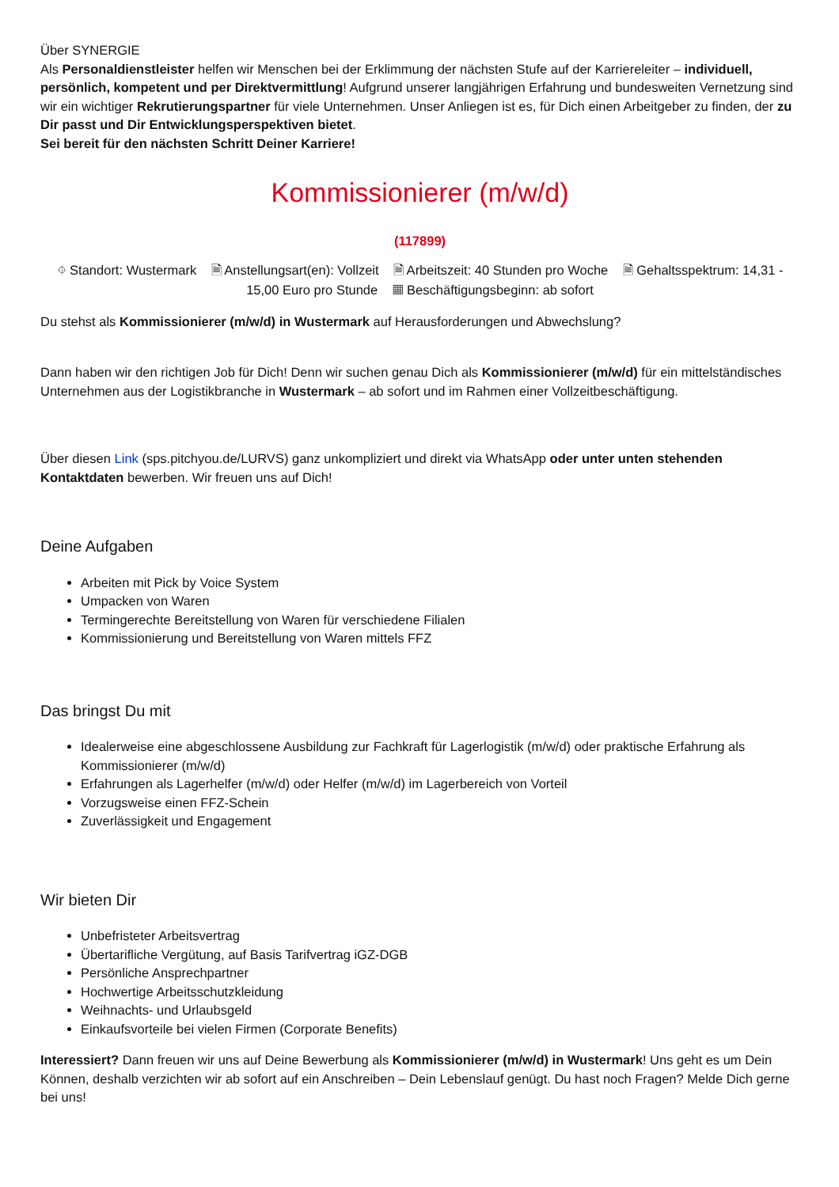Über SYNERGIE
Als Personaldienstleister helfen wir Menschen bei der Erklimmung der nächsten Stufe auf der Karriereleiter – individuell, persönlich, kompetent und per Direktvermittlung! Aufgrund unserer langjährigen Erfahrung und bundesweiten Vernetzung sind wir ein wichtiger Rekrutierungspartner für viele Unternehmen. Unser Anliegen ist es, für Dich einen Arbeitgeber zu finden, der zu Dir passt und Dir Entwicklungsperspektiven bietet.
Sei bereit für den nächsten Schritt Deiner Karriere!
Kommissionierer (m/w/d)
(117899)
⌖ Standort: Wustermark 🗎 Anstellungsart(en): Vollzeit 🗎 Arbeitszeit: 40 Stunden pro Woche 🗎 Gehaltsspektrum: 14,31 - 15,00 Euro pro Stunde ▦ Beschäftigungsbeginn: ab sofort
Du stehst als Kommissionierer (m/w/d) in Wustermark auf Herausforderungen und Abwechslung?
Dann haben wir den richtigen Job für Dich! Denn wir suchen genau Dich als Kommissionierer (m/w/d) für ein mittelständisches Unternehmen aus der Logistikbranche in Wustermark – ab sofort und im Rahmen einer Vollzeitbeschäftigung.
Über diesen Link (sps.pitchyou.de/LURVS) ganz unkompliziert und direkt via WhatsApp oder unter unten stehenden Kontaktdaten bewerben. Wir freuen uns auf Dich!
Deine Aufgaben
Arbeiten mit Pick by Voice System
Umpacken von Waren
Termingerechte Bereitstellung von Waren für verschiedene Filialen
Kommissionierung und Bereitstellung von Waren mittels FFZ
Das bringst Du mit
Idealerweise eine abgeschlossene Ausbildung zur Fachkraft für Lagerlogistik (m/w/d) oder praktische Erfahrung als Kommissionierer (m/w/d)
Erfahrungen als Lagerhelfer (m/w/d) oder Helfer (m/w/d) im Lagerbereich von Vorteil
Vorzugsweise einen FFZ-Schein
Zuverlässigkeit und Engagement
Wir bieten Dir
Unbefristeter Arbeitsvertrag
Übertarifliche Vergütung, auf Basis Tarifvertrag iGZ-DGB
Persönliche Ansprechpartner
Hochwertige Arbeitsschutzkleidung
Weihnachts- und Urlaubsgeld
Einkaufsvorteile bei vielen Firmen (Corporate Benefits)
Interessiert? Dann freuen wir uns auf Deine Bewerbung als Kommissionierer (m/w/d) in Wustermark! Uns geht es um Dein Können, deshalb verzichten wir ab sofort auf ein Anschreiben – Dein Lebenslauf genügt. Du hast noch Fragen? Melde Dich gerne bei uns!